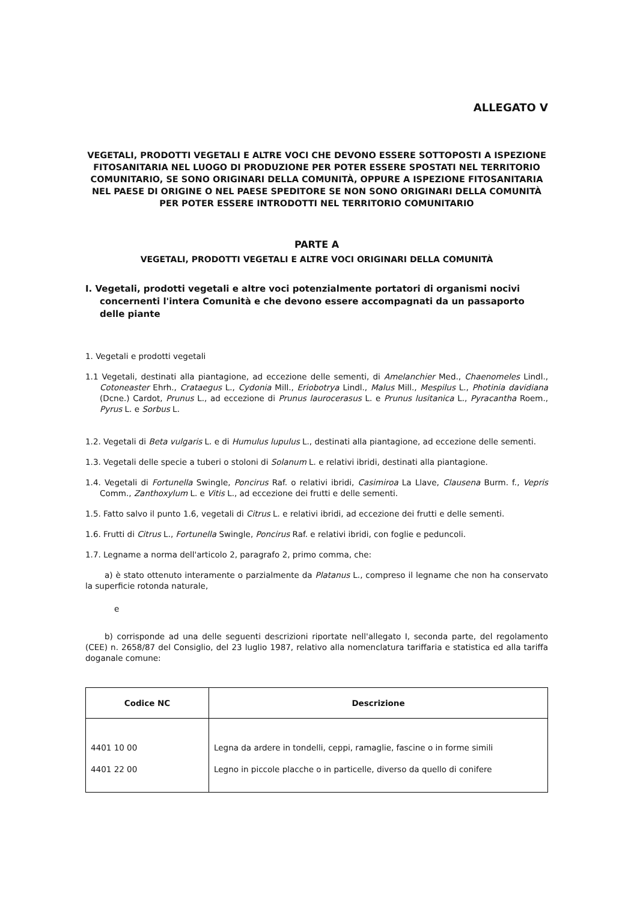ALLEGATO V
VEGETALI, PRODOTTI VEGETALI E ALTRE VOCI CHE DEVONO ESSERE SOTTOPOSTI A ISPEZIONE FITOSANITARIA NEL LUOGO DI PRODUZIONE PER POTER ESSERE SPOSTATI NEL TERRITORIO COMUNITARIO, SE SONO ORIGINARI DELLA COMUNITÀ, OPPURE A ISPEZIONE FITOSANITARIA NEL PAESE DI ORIGINE O NEL PAESE SPEDITORE SE NON SONO ORIGINARI DELLA COMUNITÀ PER POTER ESSERE INTRODOTTI NEL TERRITORIO COMUNITARIO
PARTE A
VEGETALI, PRODOTTI VEGETALI E ALTRE VOCI ORIGINARI DELLA COMUNITÀ
I. Vegetali, prodotti vegetali e altre voci potenzialmente portatori di organismi nocivi concernenti l'intera Comunità e che devono essere accompagnati da un passaporto delle piante
1. Vegetali e prodotti vegetali
1.1 Vegetali, destinati alla piantagione, ad eccezione delle sementi, di Amelanchier Med., Chaenomeles Lindl., Cotoneaster Ehrh., Crataegus L., Cydonia Mill., Eriobotrya Lindl., Malus Mill., Mespilus L., Photinia davidiana (Dcne.) Cardot, Prunus L., ad eccezione di Prunus laurocerasus L. e Prunus lusitanica L., Pyracantha Roem., Pyrus L. e Sorbus L.
1.2. Vegetali di Beta vulgaris L. e di Humulus lupulus L., destinati alla piantagione, ad eccezione delle sementi.
1.3. Vegetali delle specie a tuberi o stoloni di Solanum L. e relativi ibridi, destinati alla piantagione.
1.4. Vegetali di Fortunella Swingle, Poncirus Raf. o relativi ibridi, Casimiroa La Llave, Clausena Burm. f., Vepris Comm., Zanthoxylum L. e Vitis L., ad eccezione dei frutti e delle sementi.
1.5. Fatto salvo il punto 1.6, vegetali di Citrus L. e relativi ibridi, ad eccezione dei frutti e delle sementi.
1.6. Frutti di Citrus L., Fortunella Swingle, Poncirus Raf. e relativi ibridi, con foglie e peduncoli.
1.7. Legname a norma dell'articolo 2, paragrafo 2, primo comma, che:
a) è stato ottenuto interamente o parzialmente da Platanus L., compreso il legname che non ha conservato la superficie rotonda naturale,
e
b) corrisponde ad una delle seguenti descrizioni riportate nell'allegato I, seconda parte, del regolamento (CEE) n. 2658/87 del Consiglio, del 23 luglio 1987, relativo alla nomenclatura tariffaria e statistica ed alla tariffa doganale comune:
| Codice NC | Descrizione |
| --- | --- |
| 4401 10 00 4401 22 00 | Legna da ardere in tondelli, ceppi, ramaglie, fascine o in forme simili Legno in piccole placche o in particelle, diverso da quello di conifere |